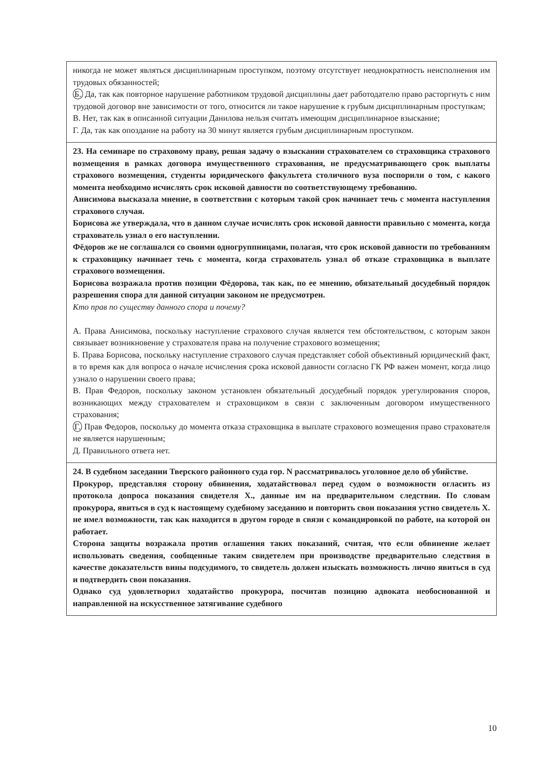никогда не может являться дисциплинарным проступком, поэтому отсутствует неоднократность неисполнения им трудовых обязанностей;
Б. Да, так как повторное нарушение работником трудовой дисциплины дает работодателю право расторгнуть с ним трудовой договор вне зависимости от того, относится ли такое нарушение к грубым дисциплинарным проступкам;
В. Нет, так как в описанной ситуации Данилова нельзя считать имеющим дисциплинарное взыскание;
Г. Да, так как опоздание на работу на 30 минут является грубым дисциплинарным проступком.
23. На семинаре по страховому праву, решая задачу о взыскании страхователем со страховщика страхового возмещения в рамках договора имущественного страхования, не предусматривающего срок выплаты страхового возмещения, студенты юридического факультета столичного вуза поспорили о том, с какого момента необходимо исчислять срок исковой давности по соответствующему требованию.
Анисимова высказала мнение, в соответствии с которым такой срок начинает течь с момента наступления страхового случая.
Борисова же утверждала, что в данном случае исчислять срок исковой давности правильно с момента, когда страхователь узнал о его наступлении.
Фёдоров же не соглашался со своими одногруппницами, полагая, что срок исковой давности по требованиям к страховщику начинает течь с момента, когда страхователь узнал об отказе страховщика в выплате страхового возмещения.
Борисова возражала против позиции Фёдорова, так как, по ее мнению, обязательный досудебный порядок разрешения спора для данной ситуации законом не предусмотрен.
Кто прав по существу данного спора и почему?
А. Права Анисимова, поскольку наступление страхового случая является тем обстоятельством, с которым закон связывает возникновение у страхователя права на получение страхового возмещения;
Б. Права Борисова, поскольку наступление страхового случая представляет собой объективный юридический факт, в то время как для вопроса о начале исчисления срока исковой давности согласно ГК РФ важен момент, когда лицо узнало о нарушении своего права;
В. Прав Федоров, поскольку законом установлен обязательный досудебный порядок урегулирования споров, возникающих между страхователем и страховщиком в связи с заключенным договором имущественного страхования;
Г. Прав Федоров, поскольку до момента отказа страховщика в выплате страхового возмещения право страхователя не является нарушенным;
Д. Правильного ответа нет.
24. В судебном заседании Тверского районного суда гор. N рассматривалось уголовное дело об убийстве.
Прокурор, представляя сторону обвинения, ходатайствовал перед судом о возможности огласить из протокола допроса показания свидетеля Х., данные им на предварительном следствии. По словам прокурора, явиться в суд к настоящему судебному заседанию и повторить свои показания устно свидетель Х. не имел возможности, так как находится в другом городе в связи с командировкой по работе, на которой он работает.
Сторона защиты возражала против оглашения таких показаний, считая, что если обвинение желает использовать сведения, сообщенные таким свидетелем при производстве предварительно следствия в качестве доказательств вины подсудимого, то свидетель должен изыскать возможность лично явиться в суд и подтвердить свои показания.
Однако суд удовлетворил ходатайство прокурора, посчитав позицию адвоката необоснованной и направленной на искусственное затягивание судебного
10